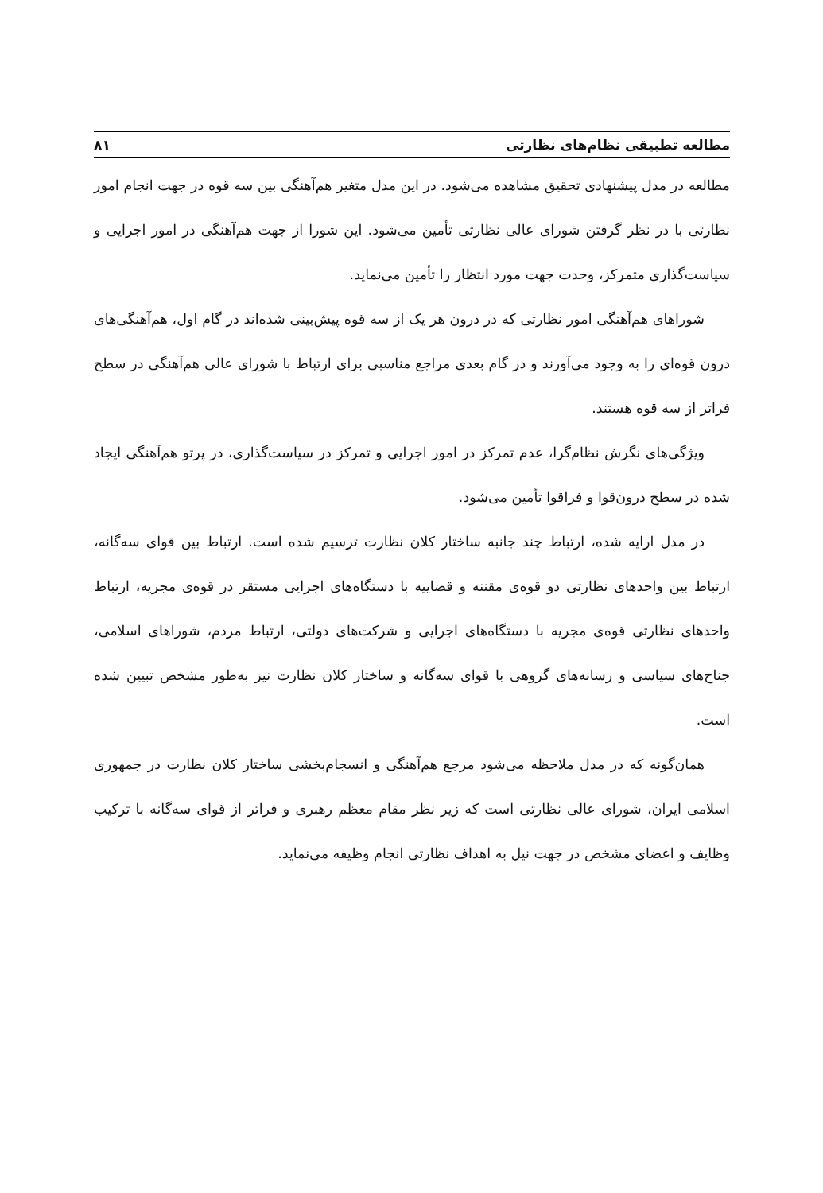مطالعه تطبیقی نظام‌های نظارتی ۸۱
مطالعه در مدل پیشنهادی تحقیق مشاهده می‌شود. در این مدل متغیر هم‌آهنگی بین سه قوه در جهت انجام امور نظارتی با در نظر گرفتن شورای عالی نظارتی تأمین می‌شود. این شورا از جهت هم‌آهنگی در امور اجرایی و سیاست‌گذاری متمرکز، وحدت جهت مورد انتظار را تأمین می‌نماید.
شوراهای هم‌آهنگی امور نظارتی که در درون هر یک از سه قوه پیش‌بینی شده‌اند در گام اول، هم‌آهنگی‌های درون قوه‌ای را به وجود می‌آورند و در گام بعدی مراجع مناسبی برای ارتباط با شورای عالی هم‌آهنگی در سطح فراتر از سه قوه هستند.
ویژگی‌های نگرش نظام‌گرا، عدم تمرکز در امور اجرایی و تمرکز در سیاست‌گذاری، در پرتو هم‌آهنگی ایجاد شده در سطح درون‌قوا و فراقوا تأمین می‌شود.
در مدل ارایه شده، ارتباط چند جانبه ساختار کلان نظارت ترسیم شده است. ارتباط بین قوای سه‌گانه، ارتباط بین واحدهای نظارتی دو قوه‌ی مقننه و قضاییه با دستگاه‌های اجرایی مستقر در قوه‌ی مجریه، ارتباط واحدهای نظارتی قوه‌ی مجریه با دستگاه‌های اجرایی و شرکت‌های دولتی، ارتباط مردم، شوراهای اسلامی، جناح‌های سیاسی و رسانه‌های گروهی با قوای سه‌گانه و ساختار کلان نظارت نیز به‌طور مشخص تبیین شده است.
همان‌گونه که در مدل ملاحظه می‌شود مرجع هم‌آهنگی و انسجام‌بخشی ساختار کلان نظارت در جمهوری اسلامی ایران، شورای عالی نظارتی است که زیر نظر مقام معظم رهبری و فراتر از قوای سه‌گانه با ترکیب وظایف و اعضای مشخص در جهت نیل به اهداف نظارتی انجام وظیفه می‌نماید.